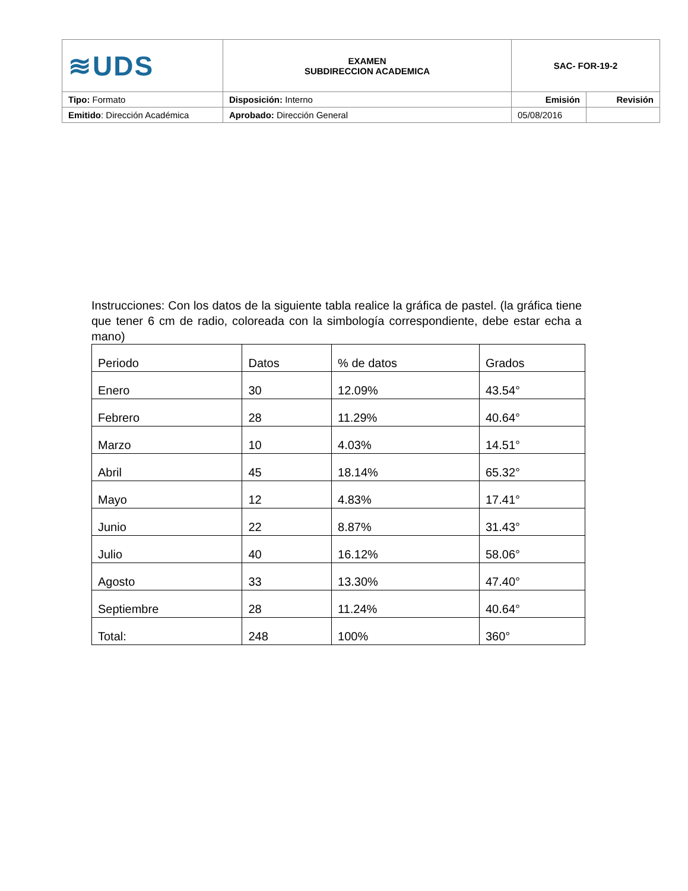| ≋UDS | EXAMEN SUBDIRECCION ACADEMICA | SAC- FOR-19-2 | |
| Tipo: Formato | Disposición: Interno | Emisión | Revisión |
| Emitido : Dirección Académica | Aprobado: Dirección General | 05/08/2016 | |
Instrucciones: Con los datos de la siguiente tabla realice la gráfica de pastel. (la gráfica tiene que tener 6 cm de radio, coloreada con la simbología correspondiente, debe estar echa a mano)
| Periodo | Datos | % de datos | Grados |
| --- | --- | --- | --- |
| Enero | 30 | 12.09% | 43.54° |
| Febrero | 28 | 11.29% | 40.64° |
| Marzo | 10 | 4.03% | 14.51° |
| Abril | 45 | 18.14% | 65.32° |
| Mayo | 12 | 4.83% | 17.41° |
| Junio | 22 | 8.87% | 31.43° |
| Julio | 40 | 16.12% | 58.06° |
| Agosto | 33 | 13.30% | 47.40° |
| Septiembre | 28 | 11.24% | 40.64° |
| Total: | 248 | 100% | 360° |